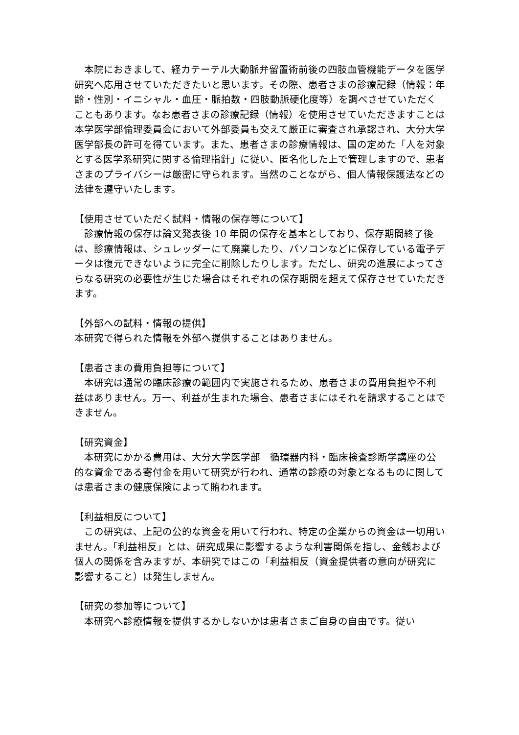本院におきまして、経カテーテル大動脈弁留置術前後の四肢血管機能データを医学研究へ応用させていただきたいと思います。その際、患者さまの診療記録（情報：年齢・性別・イニシャル・血圧・脈拍数・四肢動脈硬化度等）を調べさせていただくこともあります。なお患者さまの診療記録（情報）を使用させていただきますことは本学医学部倫理委員会において外部委員も交えて厳正に審査され承認され、大分大学医学部長の許可を得ています。また、患者さまの診療情報は、国の定めた「人を対象とする医学系研究に関する倫理指針」に従い、匿名化した上で管理しますので、患者さまのプライバシーは厳密に守られます。当然のことながら、個人情報保護法などの法律を遵守いたします。
【使用させていただく試料・情報の保存等について】
　診療情報の保存は論文発表後 10 年間の保存を基本としており、保存期間終了後は、診療情報は、シュレッダーにて廃棄したり、パソコンなどに保存している電子データは復元できないように完全に削除したりします。ただし、研究の進展によってさらなる研究の必要性が生じた場合はそれぞれの保存期間を超えて保存させていただきます。
【外部への試料・情報の提供】
本研究で得られた情報を外部へ提供することはありません。
【患者さまの費用負担等について】
　本研究は通常の臨床診療の範囲内で実施されるため、患者さまの費用負担や不利益はありません。万一、利益が生まれた場合、患者さまにはそれを請求することはできません。
【研究資金】
　本研究にかかる費用は、大分大学医学部　循環器内科・臨床検査診断学講座の公的な資金である寄付金を用いて研究が行われ、通常の診療の対象となるものに関しては患者さまの健康保険によって賄われます。
【利益相反について】
　この研究は、上記の公的な資金を用いて行われ、特定の企業からの資金は一切用いません。「利益相反」とは、研究成果に影響するような利害関係を指し、金銭および個人の関係を含みますが、本研究ではこの「利益相反（資金提供者の意向が研究に影響すること）は発生しません。
【研究の参加等について】
　本研究へ診療情報を提供するかしないかは患者さまご自身の自由です。従い